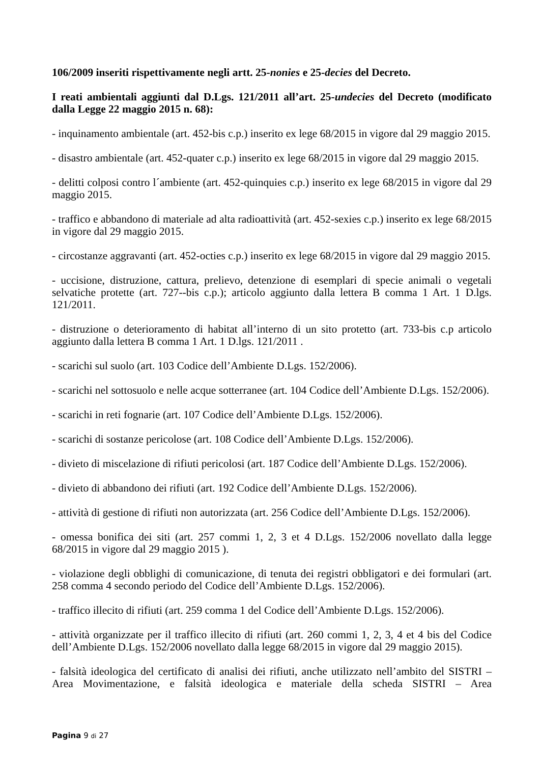106/2009 inseriti rispettivamente negli artt. 25-nonies e 25-decies del Decreto.
I reati ambientali aggiunti dal D.Lgs. 121/2011 all’art. 25-undecies del Decreto (modificato dalla Legge 22 maggio 2015 n. 68):
- inquinamento ambientale (art. 452-bis c.p.) inserito ex lege 68/2015 in vigore dal 29 maggio 2015.
- disastro ambientale (art. 452-quater c.p.) inserito ex lege 68/2015 in vigore dal 29 maggio 2015.
- delitti colposi contro l´ambiente (art. 452-quinquies c.p.) inserito ex lege 68/2015 in vigore dal 29 maggio 2015.
- traffico e abbandono di materiale ad alta radioattività (art. 452-sexies c.p.) inserito ex lege 68/2015 in vigore dal 29 maggio 2015.
- circostanze aggravanti (art. 452-octies c.p.) inserito ex lege 68/2015 in vigore dal 29 maggio 2015.
- uccisione, distruzione, cattura, prelievo, detenzione di esemplari di specie animali o vegetali selvatiche protette (art. 727--bis c.p.); articolo aggiunto dalla lettera B comma 1 Art. 1 D.lgs. 121/2011.
- distruzione o deterioramento di habitat all’interno di un sito protetto (art. 733-bis c.p articolo aggiunto dalla lettera B comma 1 Art. 1 D.lgs. 121/2011 .
- scarichi sul suolo (art. 103 Codice dell’Ambiente D.Lgs. 152/2006).
- scarichi nel sottosuolo e nelle acque sotterranee (art. 104 Codice dell’Ambiente D.Lgs. 152/2006).
- scarichi in reti fognarie (art. 107 Codice dell’Ambiente D.Lgs. 152/2006).
- scarichi di sostanze pericolose (art. 108 Codice dell’Ambiente D.Lgs. 152/2006).
- divieto di miscelazione di rifiuti pericolosi (art. 187 Codice dell’Ambiente D.Lgs. 152/2006).
- divieto di abbandono dei rifiuti (art. 192 Codice dell’Ambiente D.Lgs. 152/2006).
- attività di gestione di rifiuti non autorizzata (art. 256 Codice dell’Ambiente D.Lgs. 152/2006).
- omessa bonifica dei siti (art. 257 commi 1, 2, 3 et 4 D.Lgs. 152/2006 novellato dalla legge 68/2015 in vigore dal 29 maggio 2015 ).
- violazione degli obblighi di comunicazione, di tenuta dei registri obbligatori e dei formulari (art. 258 comma 4 secondo periodo del Codice dell’Ambiente D.Lgs. 152/2006).
- traffico illecito di rifiuti (art. 259 comma 1 del Codice dell’Ambiente D.Lgs. 152/2006).
- attività organizzate per il traffico illecito di rifiuti (art. 260 commi 1, 2, 3, 4 et 4 bis del Codice dell’Ambiente D.Lgs. 152/2006 novellato dalla legge 68/2015 in vigore dal 29 maggio 2015).
- falsità ideologica del certificato di analisi dei rifiuti, anche utilizzato nell’ambito del SISTRI – Area Movimentazione, e falsità ideologica e materiale della scheda SISTRI – Area
Pagina 9 di 27